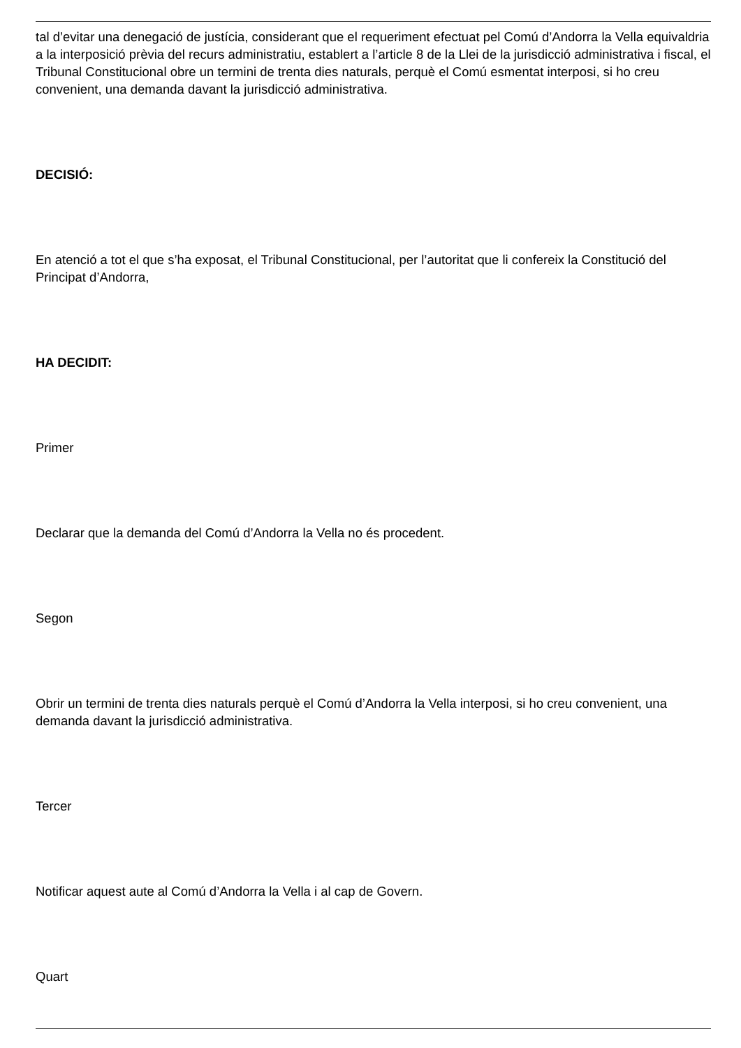tal d’evitar una denegació de justícia, considerant que el requeriment efectuat pel Comú d’Andorra la Vella equivaldria a la interposició prèvia del recurs administratiu, establert a l’article 8 de la Llei de la jurisdicció administrativa i fiscal, el Tribunal Constitucional obre un termini de trenta dies naturals, perquè el Comú esmentat interposi, si ho creu convenient, una demanda davant la jurisdicció administrativa.
DECISIÓ:
En atenció a tot el que s’ha exposat, el Tribunal Constitucional, per l’autoritat que li confereix la Constitució del Principat d’Andorra,
HA DECIDIT:
Primer
Declarar que la demanda del Comú d’Andorra la Vella no és procedent.
Segon
Obrir un termini de trenta dies naturals perquè el Comú d’Andorra la Vella interposi, si ho creu convenient, una demanda davant la jurisdicció administrativa.
Tercer
Notificar aquest aute al Comú d’Andorra la Vella i al cap de Govern.
Quart